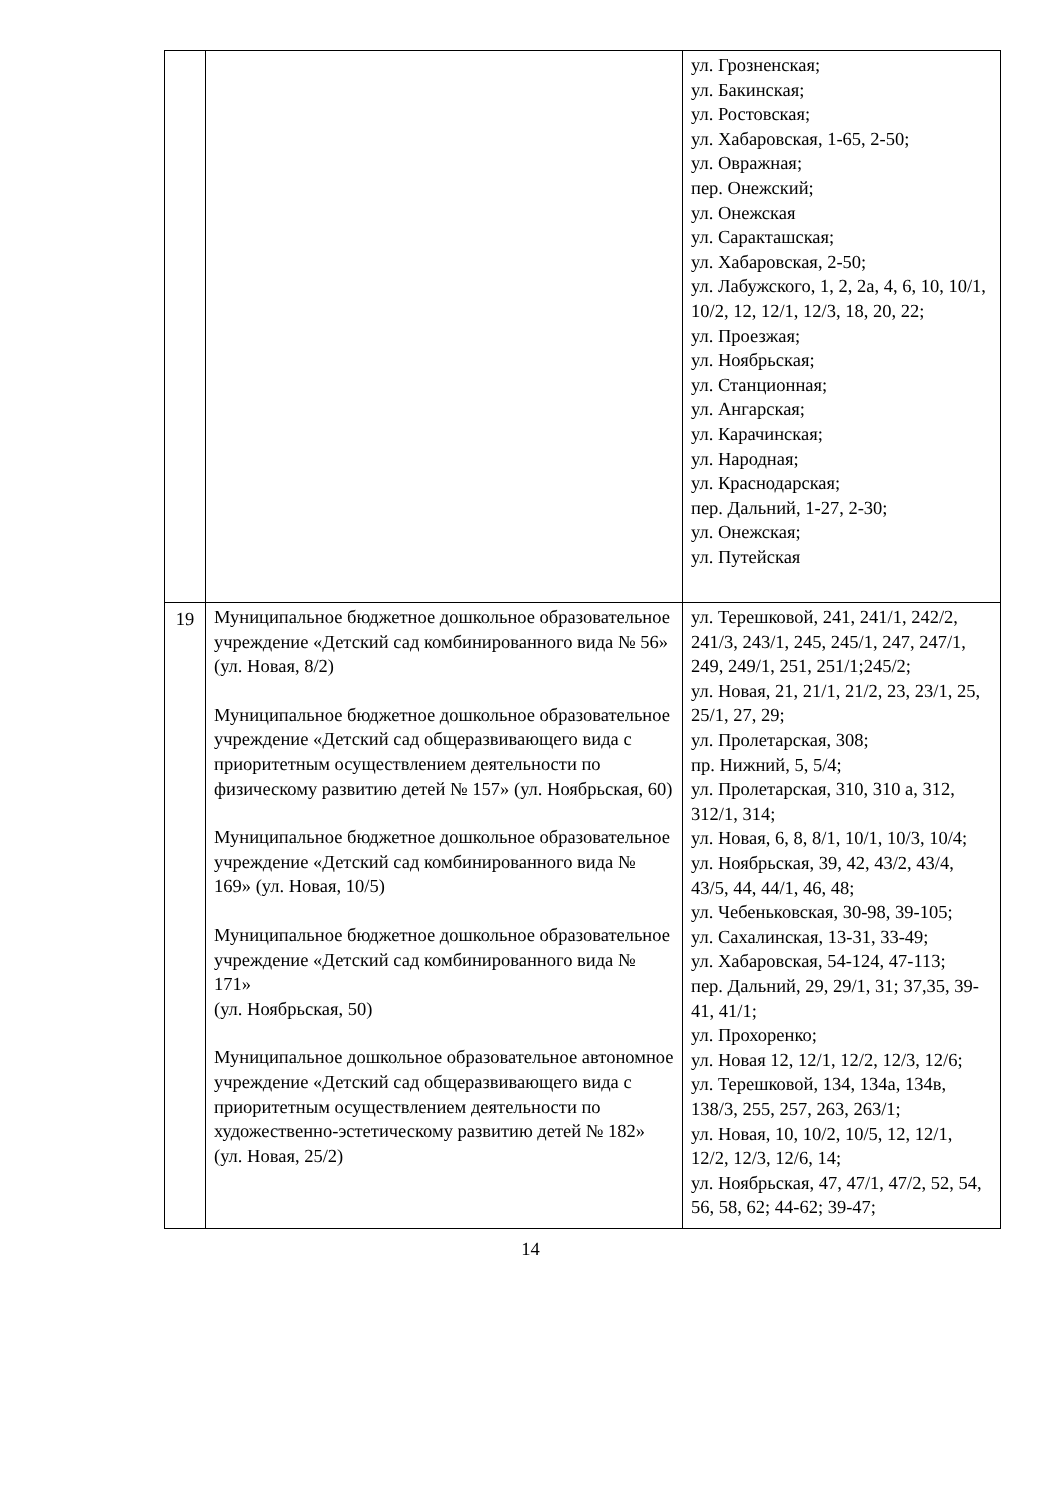| | | ул. Грозненская; ул. Бакинская; ул. Ростовская; ул. Хабаровская, 1-65, 2-50; ул. Овражная; пер. Онежский; ул. Онежская ул. Саракташская; ул. Хабаровская, 2-50; ул. Лабужского, 1, 2, 2а, 4, 6, 10, 10/1, 10/2, 12, 12/1, 12/3, 18, 20, 22; ул. Проезжая; ул. Ноябрьская; ул. Станционная; ул. Ангарская; ул. Карачинская; ул. Народная; ул. Краснодарская; пер. Дальний, 1-27, 2-30; ул. Онежская; ул. Путейская |
| 19 | Муниципальное бюджетное дошкольное образовательное учреждение «Детский сад комбинированного вида № 56» (ул. Новая, 8/2) Муниципальное бюджетное дошкольное образовательное учреждение «Детский сад общеразвивающего вида с приоритетным осуществлением деятельности по физическому развитию детей № 157» (ул. Ноябрьская, 60) Муниципальное бюджетное дошкольное образовательное учреждение «Детский сад комбинированного вида № 169» (ул. Новая, 10/5) Муниципальное бюджетное дошкольное образовательное учреждение «Детский сад комбинированного вида № 171» (ул. Ноябрьская, 50) Муниципальное дошкольное образовательное автономное учреждение «Детский сад общеразвивающего вида с приоритетным осуществлением деятельности по художественно-эстетическому развитию детей № 182» (ул. Новая, 25/2) | ул. Терешковой, 241, 241/1, 242/2, 241/3, 243/1, 245, 245/1, 247, 247/1, 249, 249/1, 251, 251/1;245/2; ул. Новая, 21, 21/1, 21/2, 23, 23/1, 25, 25/1, 27, 29; ул. Пролетарская, 308; пр. Нижний, 5, 5/4; ул. Пролетарская, 310, 310 а, 312, 312/1, 314; ул. Новая, 6, 8, 8/1, 10/1, 10/3, 10/4; ул. Ноябрьская, 39, 42, 43/2, 43/4, 43/5, 44, 44/1, 46, 48; ул. Чебеньковская, 30-98, 39-105; ул. Сахалинская, 13-31, 33-49; ул. Хабаровская, 54-124, 47-113; пер. Дальний, 29, 29/1, 31; 37,35, 39-41, 41/1; ул. Прохоренко; ул. Новая 12, 12/1, 12/2, 12/3, 12/6; ул. Терешковой, 134, 134а, 134в, 138/3, 255, 257, 263, 263/1; ул. Новая, 10, 10/2, 10/5, 12, 12/1, 12/2, 12/3, 12/6, 14; ул. Ноябрьская, 47, 47/1, 47/2, 52, 54, 56, 58, 62; 44-62; 39-47; |
14